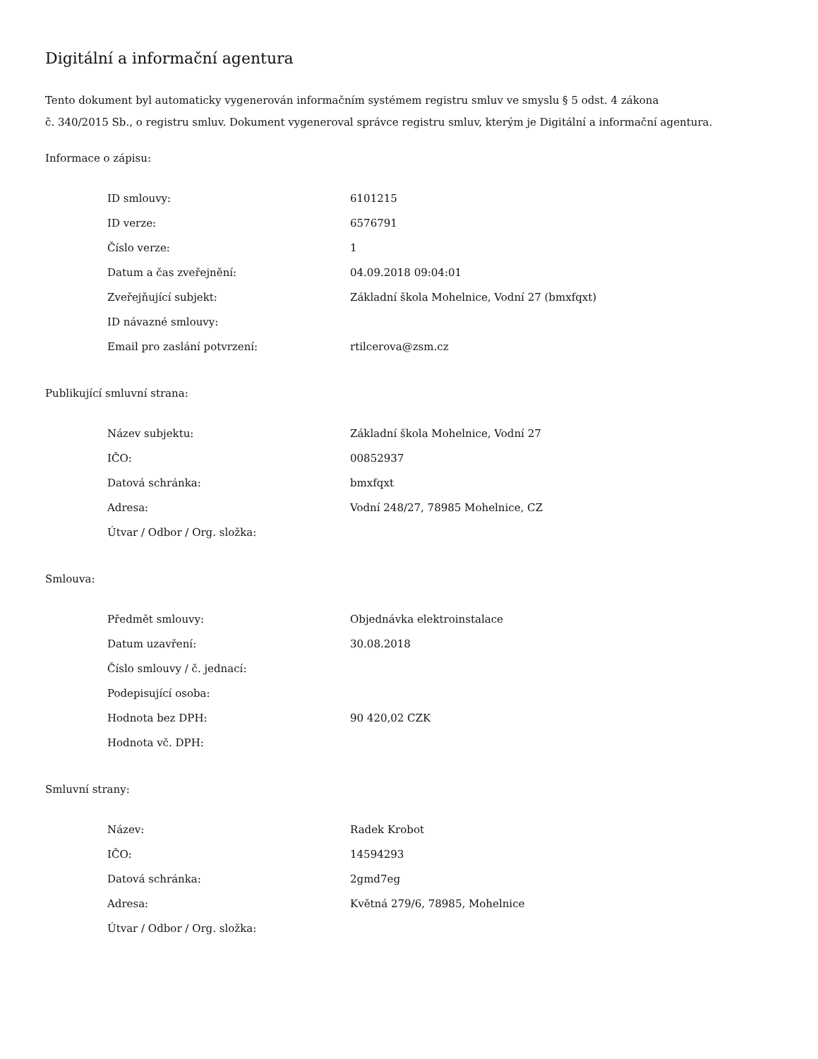Digitální a informační agentura
Tento dokument byl automaticky vygenerován informačním systémem registru smluv ve smyslu § 5 odst. 4 zákona
č. 340/2015 Sb., o registru smluv. Dokument vygeneroval správce registru smluv, kterým je Digitální a informační agentura.
Informace o zápisu:
| ID smlouvy: | 6101215 |
| ID verze: | 6576791 |
| Číslo verze: | 1 |
| Datum a čas zveřejnění: | 04.09.2018 09:04:01 |
| Zveřejňující subjekt: | Základní škola Mohelnice, Vodní 27 (bmxfqxt) |
| ID návazné smlouvy: | |
| Email pro zaslání potvrzení: | rtilcerova@zsm.cz |
Publikující smluvní strana:
| Název subjektu: | Základní škola Mohelnice, Vodní 27 |
| IČO: | 00852937 |
| Datová schránka: | bmxfqxt |
| Adresa: | Vodní 248/27, 78985 Mohelnice, CZ |
| Útvar / Odbor / Org. složka: | |
Smlouva:
| Předmět smlouvy: | Objednávka elektroinstalace |
| Datum uzavření: | 30.08.2018 |
| Číslo smlouvy / č. jednací: | |
| Podepisující osoba: | |
| Hodnota bez DPH: | 90 420,02 CZK |
| Hodnota vč. DPH: | |
Smluvní strany:
| Název: | Radek Krobot |
| IČO: | 14594293 |
| Datová schránka: | 2gmd7eg |
| Adresa: | Květná 279/6, 78985, Mohelnice |
| Útvar / Odbor / Org. složka: | |